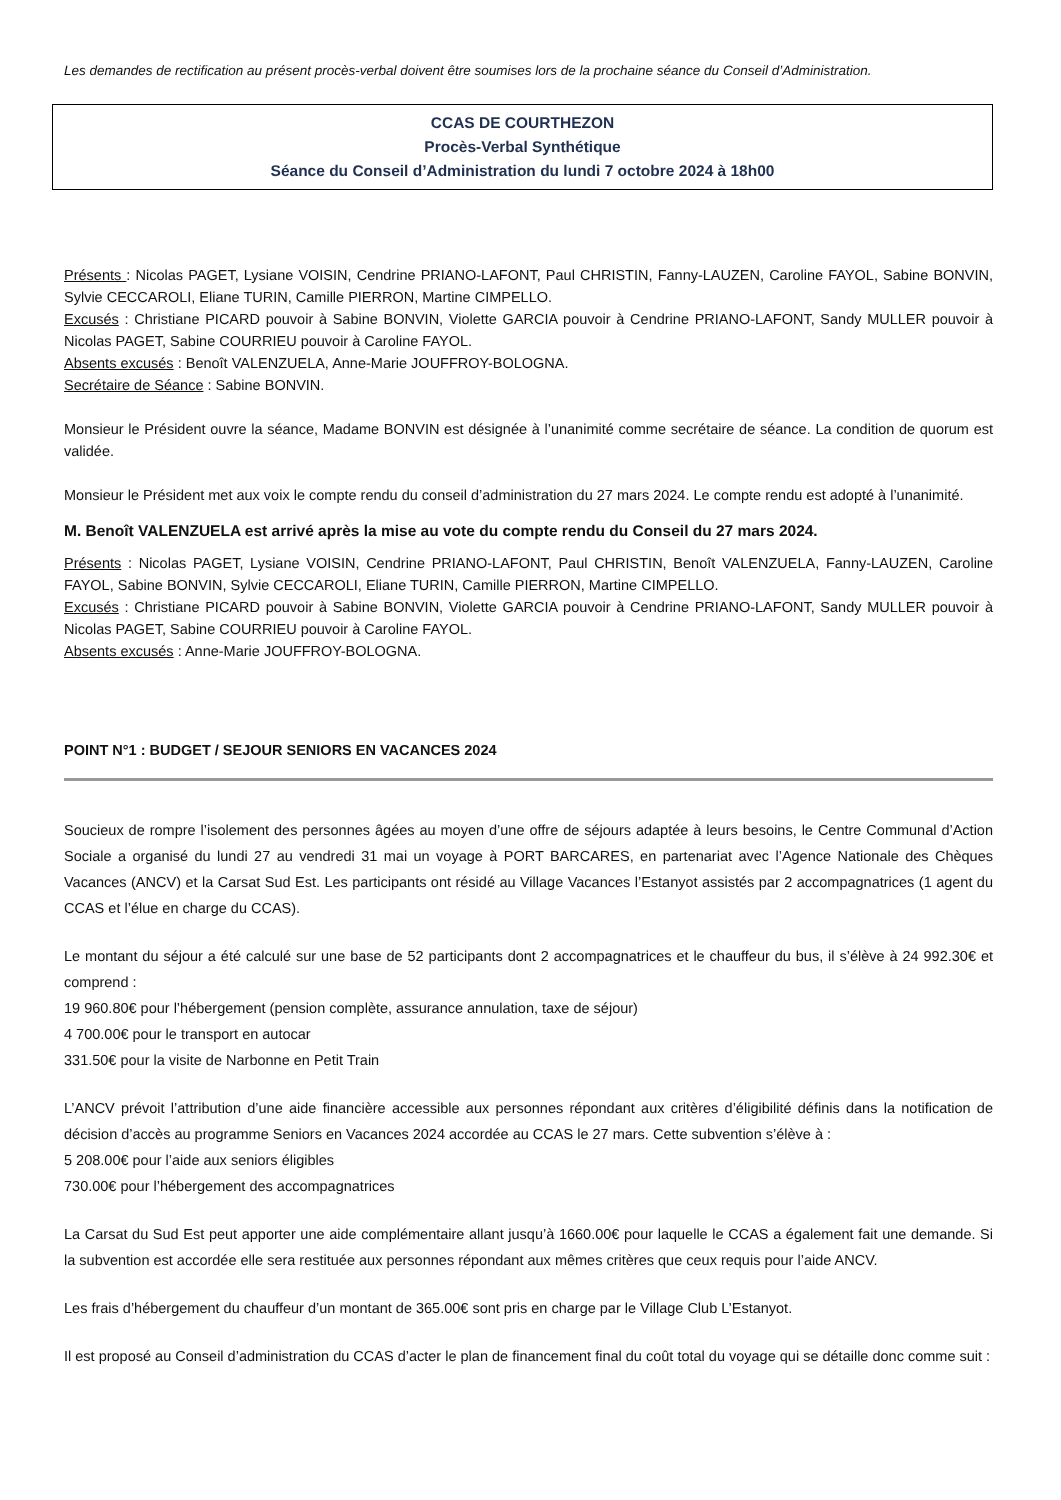Les demandes de rectification au présent procès-verbal doivent être soumises lors de la prochaine séance du Conseil d’Administration.
CCAS DE COURTHEZON
Procès-Verbal Synthétique
Séance du Conseil d’Administration du lundi 7 octobre 2024 à 18h00
Présents : Nicolas PAGET, Lysiane VOISIN, Cendrine PRIANO-LAFONT, Paul CHRISTIN, Fanny-LAUZEN, Caroline FAYOL, Sabine BONVIN, Sylvie CECCAROLI, Eliane TURIN, Camille PIERRON, Martine CIMPELLO.
Excusés : Christiane PICARD pouvoir à Sabine BONVIN, Violette GARCIA pouvoir à Cendrine PRIANO-LAFONT, Sandy MULLER pouvoir à Nicolas PAGET, Sabine COURRIEU pouvoir à Caroline FAYOL.
Absents excusés : Benoît VALENZUELA, Anne-Marie JOUFFROY-BOLOGNA.
Secrétaire de Séance : Sabine BONVIN.
Monsieur le Président ouvre la séance, Madame BONVIN est désignée à l’unanimité comme secrétaire de séance. La condition de quorum est validée.
Monsieur le Président met aux voix le compte rendu du conseil d’administration du 27 mars 2024. Le compte rendu est adopté à l’unanimité.
M. Benoît VALENZUELA est arrivé après la mise au vote du compte rendu du Conseil du 27 mars 2024.
Présents : Nicolas PAGET, Lysiane VOISIN, Cendrine PRIANO-LAFONT, Paul CHRISTIN, Benoît VALENZUELA, Fanny-LAUZEN, Caroline FAYOL, Sabine BONVIN, Sylvie CECCAROLI, Eliane TURIN, Camille PIERRON, Martine CIMPELLO.
Excusés : Christiane PICARD pouvoir à Sabine BONVIN, Violette GARCIA pouvoir à Cendrine PRIANO-LAFONT, Sandy MULLER pouvoir à Nicolas PAGET, Sabine COURRIEU pouvoir à Caroline FAYOL.
Absents excusés : Anne-Marie JOUFFROY-BOLOGNA.
POINT N°1 : BUDGET / SEJOUR SENIORS EN VACANCES 2024
Soucieux de rompre l’isolement des personnes âgées au moyen d’une offre de séjours adaptée à leurs besoins, le Centre Communal d’Action Sociale a organisé du lundi 27 au vendredi 31 mai un voyage à PORT BARCARES, en partenariat avec l’Agence Nationale des Chèques Vacances (ANCV) et la Carsat Sud Est. Les participants ont résidé au Village Vacances l’Estanyot assistés par 2 accompagnatrices (1 agent du CCAS et l’élue en charge du CCAS).
Le montant du séjour a été calculé sur une base de 52 participants dont 2 accompagnatrices et le chauffeur du bus, il s’élève à 24 992.30€ et comprend :
19 960.80€ pour l’hébergement (pension complète, assurance annulation, taxe de séjour)
4 700.00€ pour le transport en autocar
331.50€ pour la visite de Narbonne en Petit Train
L’ANCV prévoit l’attribution d’une aide financière accessible aux personnes répondant aux critères d’éligibilité définis dans la notification de décision d’accès au programme Seniors en Vacances 2024 accordée au CCAS le 27 mars. Cette subvention s’élève à :
5 208.00€ pour l’aide aux seniors éligibles
730.00€ pour l’hébergement des accompagnatrices
La Carsat du Sud Est peut apporter une aide complémentaire allant jusqu’à 1660.00€ pour laquelle le CCAS a également fait une demande. Si la subvention est accordée elle sera restituée aux personnes répondant aux mêmes critères que ceux requis pour l’aide ANCV.
Les frais d’hébergement du chauffeur d’un montant de 365.00€ sont pris en charge par le Village Club L’Estanyot.
Il est proposé au Conseil d’administration du CCAS d’acter le plan de financement final du coût total du voyage qui se détaille donc comme suit :